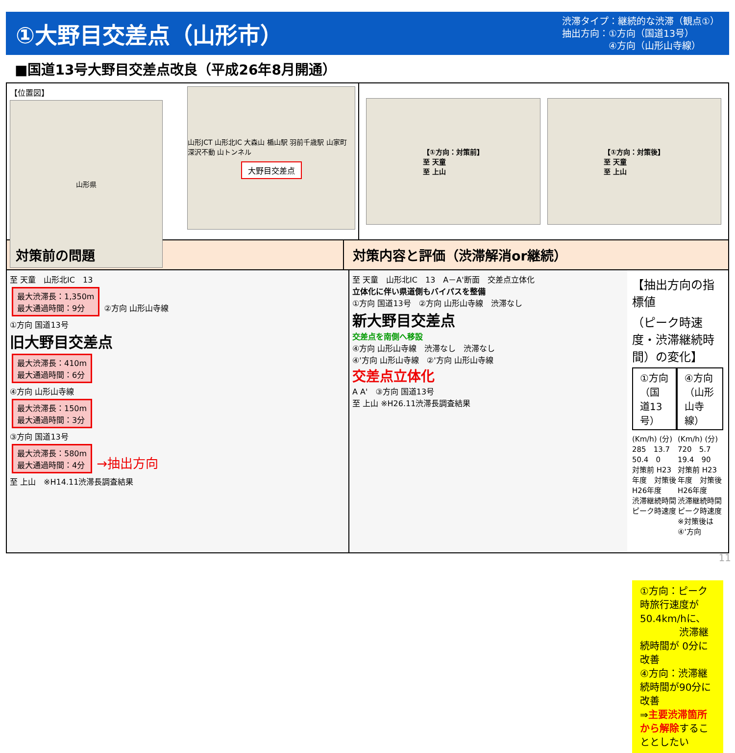①大野目交差点（山形市）
渋滞タイプ：継続的な渋滞（観点①）
抽出方向：①方向（国道13号）
　　　　　④方向（山形山寺線）
■国道13号大野目交差点改良（平成26年8月開通）
【位置図】
山形県
山形JCT 山形北IC 大森山 楯山駅 羽前千歳駅 山家町 深沢不動 山トンネル
大野目交差点
【①方向：対策前】
至 天童
至 上山
【①方向：対策後】
至 天童
至 上山
対策前の問題 対策内容と評価（渋滞解消or継続）
至 天童　山形北IC　13
最大渋滞長：1,350m
最大通過時間：9分
②方向 山形山寺線
①方向 国道13号
旧大野目交差点
最大渋滞長：410m
最大通過時間：6分
④方向 山形山寺線
最大渋滞長：150m
最大通過時間：3分
③方向 国道13号
最大渋滞長：580m
最大通過時間：4分
→抽出方向
至 上山　※H14.11渋滞長調査結果
至 天童　山形北IC　13　A－A'断面　交差点立体化
立体化に伴い県道側もバイパスを整備
①方向 国道13号　②方向 山形山寺線　渋滞なし
新大野目交差点
交差点を南側へ移設
④方向 山形山寺線　渋滞なし　渋滞なし
④'方向 山形山寺線　②'方向 山形山寺線
交差点立体化
A A'　③方向 国道13号
至 上山 ※H26.11渋滞長調査結果
【抽出方向の指標値
（ピーク時速度・渋滞継続時間）の変化】
①方向（国道13号） ④方向（山形山寺線）
(Km/h) (分)
285　13.7　50.4　0
対策前 H23年度　対策後 H26年度
渋滞継続時間
ピーク時速度
(Km/h) (分)
720　5.7　19.4　90
対策前 H23年度　対策後 H26年度
渋滞継続時間
ピーク時速度
※対策後は④'方向
①方向：ピーク時旅行速度が50.4km/hに、
　　　　渋滞継続時間が 0分に改善
④方向：渋滞継続時間が90分に改善
⇒主要渋滞箇所から解除することとしたい
11